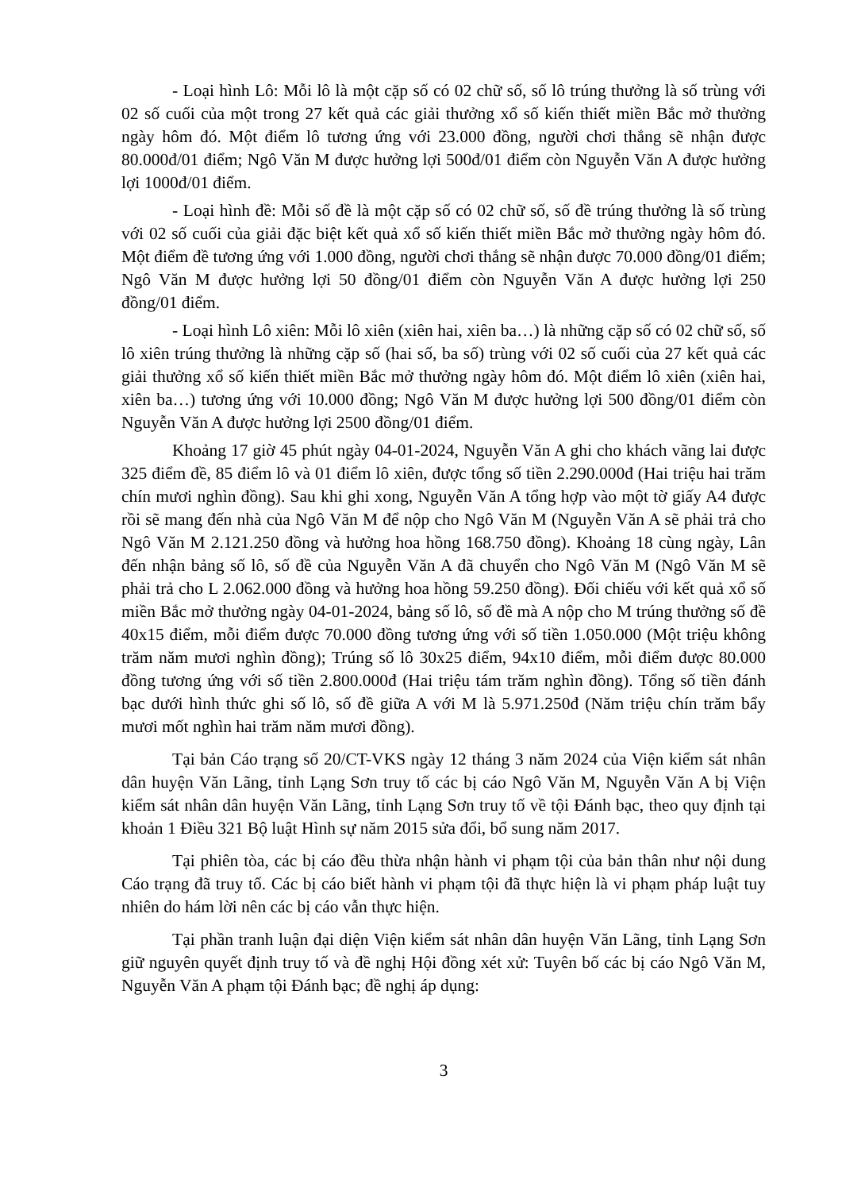- Loại hình Lô: Mỗi lô là một cặp số có 02 chữ số, số lô trúng thưởng là số trùng với 02 số cuối của một trong 27 kết quả các giải thưởng xổ số kiến thiết miền Bắc mở thưởng ngày hôm đó. Một điểm lô tương ứng với 23.000 đồng, người chơi thắng sẽ nhận được 80.000đ/01 điểm; Ngô Văn M được hưởng lợi 500đ/01 điểm còn Nguyễn Văn A được hưởng lợi 1000đ/01 điểm.
- Loại hình đề: Mỗi số đề là một cặp số có 02 chữ số, số đề trúng thưởng là số trùng với 02 số cuối của giải đặc biệt kết quả xổ số kiến thiết miền Bắc mở thưởng ngày hôm đó. Một điểm đề tương ứng với 1.000 đồng, người chơi thắng sẽ nhận được 70.000 đồng/01 điểm; Ngô Văn M được hưởng lợi 50 đồng/01 điểm còn Nguyễn Văn A được hưởng lợi 250 đồng/01 điểm.
- Loại hình Lô xiên: Mỗi lô xiên (xiên hai, xiên ba…) là những cặp số có 02 chữ số, số lô xiên trúng thưởng là những cặp số (hai số, ba số) trùng với 02 số cuối của 27 kết quả các giải thưởng xổ số kiến thiết miền Bắc mở thưởng ngày hôm đó. Một điểm lô xiên (xiên hai, xiên ba…) tương ứng với 10.000 đồng; Ngô Văn M được hưởng lợi 500 đồng/01 điểm còn Nguyễn Văn A được hưởng lợi 2500 đồng/01 điểm.
Khoảng 17 giờ 45 phút ngày 04-01-2024, Nguyễn Văn A ghi cho khách vãng lai được 325 điểm đề, 85 điểm lô và 01 điểm lô xiên, được tổng số tiền 2.290.000đ (Hai triệu hai trăm chín mươi nghìn đồng). Sau khi ghi xong, Nguyễn Văn A tổng hợp vào một tờ giấy A4 được rồi sẽ mang đến nhà của Ngô Văn M để nộp cho Ngô Văn M (Nguyễn Văn A sẽ phải trả cho Ngô Văn M 2.121.250 đồng và hưởng hoa hồng 168.750 đồng). Khoảng 18 cùng ngày, Lân đến nhận bảng số lô, số đề của Nguyễn Văn A đã chuyển cho Ngô Văn M (Ngô Văn M sẽ phải trả cho L 2.062.000 đồng và hưởng hoa hồng 59.250 đồng). Đối chiếu với kết quả xổ số miền Bắc mở thưởng ngày 04-01-2024, bảng số lô, số đề mà A nộp cho M trúng thưởng số đề 40x15 điểm, mỗi điểm được 70.000 đồng tương ứng với số tiền 1.050.000 (Một triệu không trăm năm mươi nghìn đồng); Trúng số lô 30x25 điểm, 94x10 điểm, mỗi điểm được 80.000 đồng tương ứng với số tiền 2.800.000đ (Hai triệu tám trăm nghìn đồng). Tổng số tiền đánh bạc dưới hình thức ghi số lô, số đề giữa A với M là 5.971.250đ (Năm triệu chín trăm bẩy mươi mốt nghìn hai trăm năm mươi đồng).
Tại bản Cáo trạng số 20/CT-VKS ngày 12 tháng 3 năm 2024 của Viện kiểm sát nhân dân huyện Văn Lãng, tỉnh Lạng Sơn truy tố các bị cáo Ngô Văn M, Nguyễn Văn A bị Viện kiểm sát nhân dân huyện Văn Lãng, tỉnh Lạng Sơn truy tố về tội Đánh bạc, theo quy định tại khoản 1 Điều 321 Bộ luật Hình sự năm 2015 sửa đổi, bổ sung năm 2017.
Tại phiên tòa, các bị cáo đều thừa nhận hành vi phạm tội của bản thân như nội dung Cáo trạng đã truy tố. Các bị cáo biết hành vi phạm tội đã thực hiện là vi phạm pháp luật tuy nhiên do hám lời nên các bị cáo vẫn thực hiện.
Tại phần tranh luận đại diện Viện kiểm sát nhân dân huyện Văn Lãng, tỉnh Lạng Sơn giữ nguyên quyết định truy tố và đề nghị Hội đồng xét xử: Tuyên bố các bị cáo Ngô Văn M, Nguyễn Văn A phạm tội Đánh bạc; đề nghị áp dụng:
3